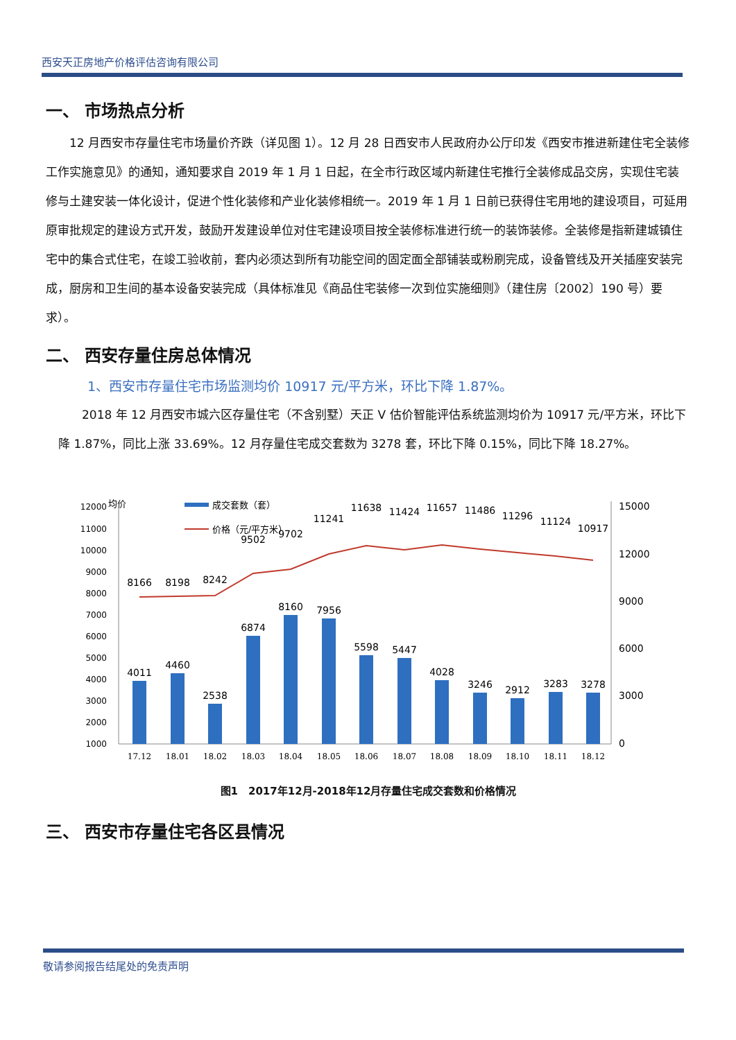西安天正房地产价格评估咨询有限公司
一、 市场热点分析
12 月西安市存量住宅市场量价齐跌（详见图 1）。12 月 28 日西安市人民政府办公厅印发《西安市推进新建住宅全装修工作实施意见》的通知，通知要求自 2019 年 1 月 1 日起，在全市行政区域内新建住宅推行全装修成品交房，实现住宅装修与土建安装一体化设计，促进个性化装修和产业化装修相统一。2019 年 1 月 1 日前已获得住宅用地的建设项目，可延用原审批规定的建设方式开发，鼓励开发建设单位对住宅建设项目按全装修标准进行统一的装饰装修。全装修是指新建城镇住宅中的集合式住宅，在竣工验收前，套内必须达到所有功能空间的固定面全部铺装或粉刷完成，设备管线及开关插座安装完成，厨房和卫生间的基本设备安装完成（具体标准见《商品住宅装修一次到位实施细则》（建住房〔2002〕190 号）要求）。
二、 西安存量住房总体情况
1、西安市存量住宅市场监测均价 10917 元/平方米，环比下降 1.87%。
2018 年 12 月西安市城六区存量住宅（不含别墅）天正 V 估价智能评估系统监测均价为 10917 元/平方米，环比下降 1.87%，同比上涨 33.69%。12 月存量住宅成交套数为 3278 套，环比下降 0.15%，同比下降 18.27%。
均价
成交套数（套）
价格（元/平方米）
12000
11000
10000
9000
8000
7000
6000
5000
4000
3000
2000
1000
15000
12000
9000
6000
3000
0
8166
8198
8242
9502
9702
11241
11638
11424
11657
11486
11296
11124
10917
4011
4460
2538
6874
8160
7956
5598
5447
4028
3246
2912
3283
3278
17.12
18.01
18.02
18.03
18.04
18.05
18.06
18.07
18.08
18.09
18.10
18.11
18.12
图1　2017年12月-2018年12月存量住宅成交套数和价格情况
三、 西安市存量住宅各区县情况
敬请参阅报告结尾处的免责声明